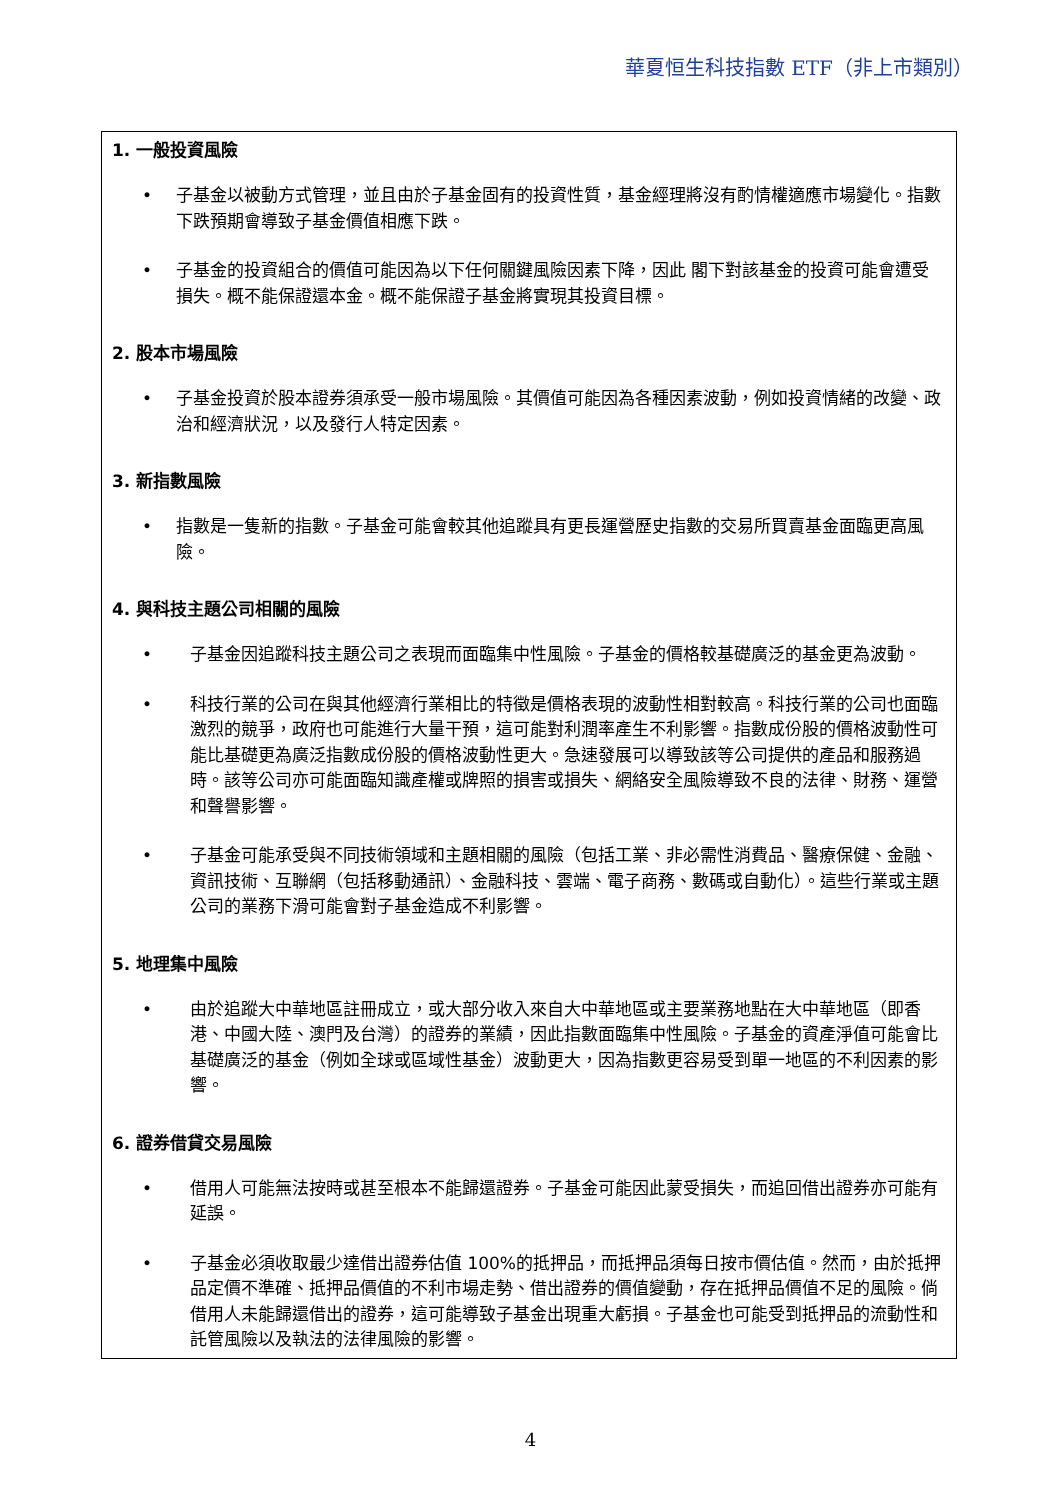華夏恒生科技指數 ETF（非上市類別）
1. 一般投資風險
• 子基金以被動方式管理，並且由於子基金固有的投資性質，基金經理將沒有酌情權適應市場變化。指數下跌預期會導致子基金價值相應下跌。
• 子基金的投資組合的價值可能因為以下任何關鍵風險因素下降，因此 閣下對該基金的投資可能會遭受損失。概不能保證還本金。概不能保證子基金將實現其投資目標。
2. 股本市場風險
• 子基金投資於股本證券須承受一般市場風險。其價值可能因為各種因素波動，例如投資情緒的改變、政治和經濟狀況，以及發行人特定因素。
3. 新指數風險
• 指數是一隻新的指數。子基金可能會較其他追蹤具有更長運營歷史指數的交易所買賣基金面臨更高風險。
4. 與科技主題公司相關的風險
• 子基金因追蹤科技主題公司之表現而面臨集中性風險。子基金的價格較基礎廣泛的基金更為波動。
• 科技行業的公司在與其他經濟行業相比的特徵是價格表現的波動性相對較高。科技行業的公司也面臨激烈的競爭，政府也可能進行大量干預，這可能對利潤率產生不利影響。指數成份股的價格波動性可能比基礎更為廣泛指數成份股的價格波動性更大。急速發展可以導致該等公司提供的產品和服務過時。該等公司亦可能面臨知識產權或牌照的損害或損失、網絡安全風險導致不良的法律、財務、運營和聲譽影響。
• 子基金可能承受與不同技術領域和主題相關的風險（包括工業、非必需性消費品、醫療保健、金融、資訊技術、互聯網（包括移動通訊）、金融科技、雲端、電子商務、數碼或自動化）。這些行業或主題公司的業務下滑可能會對子基金造成不利影響。
5. 地理集中風險
• 由於追蹤大中華地區註冊成立，或大部分收入來自大中華地區或主要業務地點在大中華地區（即香港、中國大陸、澳門及台灣）的證券的業績，因此指數面臨集中性風險。子基金的資產淨值可能會比基礎廣泛的基金（例如全球或區域性基金）波動更大，因為指數更容易受到單一地區的不利因素的影響。
6. 證券借貸交易風險
• 借用人可能無法按時或甚至根本不能歸還證券。子基金可能因此蒙受損失，而追回借出證券亦可能有延誤。
• 子基金必須收取最少達借出證券估值 100%的抵押品，而抵押品須每日按市價估值。然而，由於抵押品定價不準確、抵押品價值的不利市場走勢、借出證券的價值變動，存在抵押品價值不足的風險。倘借用人未能歸還借出的證券，這可能導致子基金出現重大虧損。子基金也可能受到抵押品的流動性和託管風險以及執法的法律風險的影響。
4